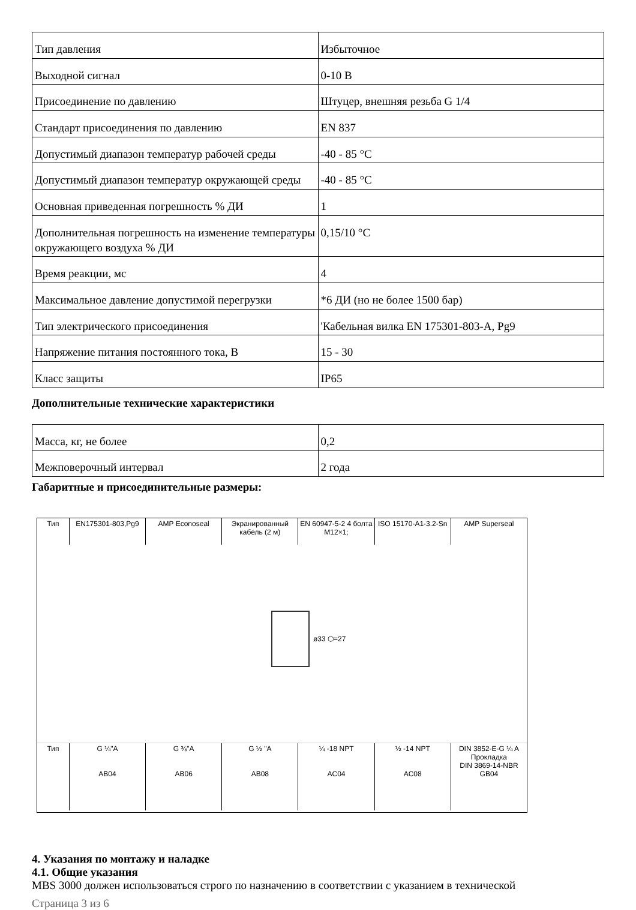| Тип давления | Избыточное |
| Выходной сигнал | 0-10 В |
| Присоединение по давлению | Штуцер, внешняя резьба G 1/4 |
| Стандарт присоединения по давлению | EN 837 |
| Допустимый диапазон температур рабочей среды | -40 - 85 °С |
| Допустимый диапазон температур окружающей среды | -40 - 85 °С |
| Основная приведенная погрешность % ДИ | 1 |
| Дополнительная погрешность на изменение температуры окружающего воздуха % ДИ | 0,15/10 °С |
| Время реакции, мс | 4 |
| Максимальное давление допустимой перегрузки | *6 ДИ (но не более 1500 бар) |
| Тип электрического присоединения | 'Кабельная вилка EN 175301-803-A, Pg9 |
| Напряжение питания постоянного тока, В | 15 - 30 |
| Класс защиты | IP65 |
Дополнительные технические характеристики
| Масса, кг, не более | 0,2 |
| Межповерочный интервал | 2 года |
Габаритные и присоединительные размеры:
Тип EN175301-803,Pg9 AMP Econoseal Экранированный кабель (2 м) EN 60947-5-2 4 болта M12×1; ISO 15170-A1-3.2-Sn AMP Superseal
ø33 ⬡=27
Тип G ¼"A
AB04
G ⅜"A
AB06
G ½ "A
AB08
¼ -18 NPT
AC04
½ -14 NPT
AC08
DIN 3852-E-G ¼ A
Прокладка
DIN 3869-14-NBR
GB04
4. Указания по монтажу и наладке
4.1. Общие указания
MBS 3000 должен использоваться строго по назначению в соответствии с указанием в технической
Страница 3 из 6